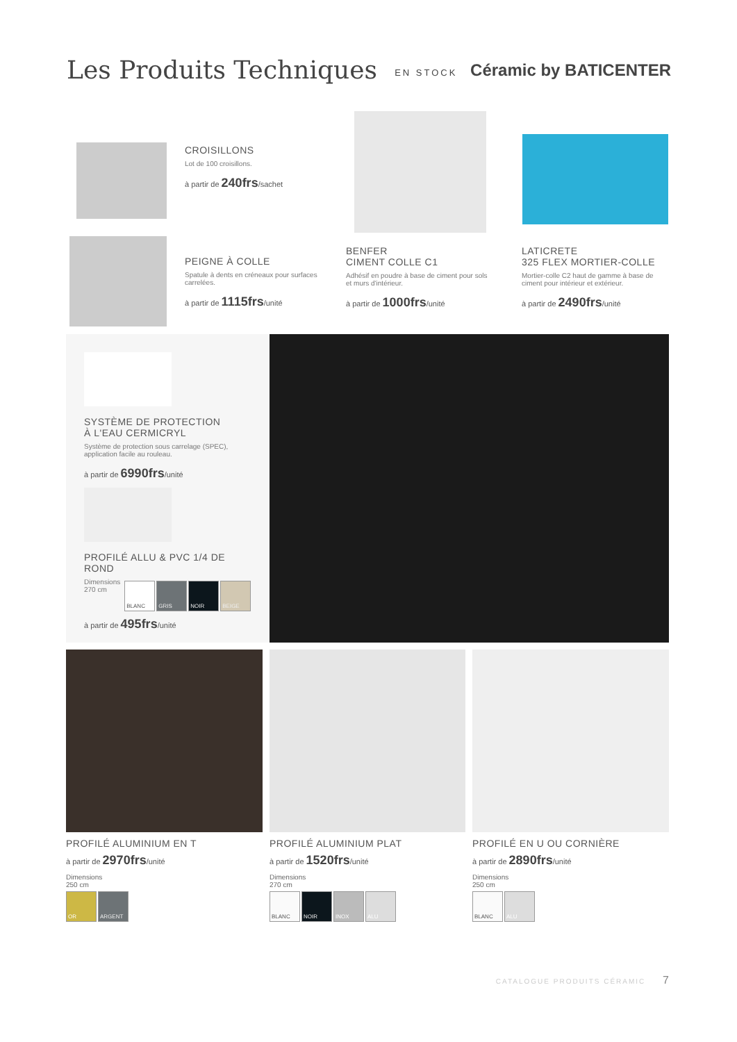Les Produits Techniques
EN STOCK Céramic by BATICENTER
CROISILLONS
Lot de 100 croisillons.
à partir de 240frs/sachet
PEIGNE À COLLE
Spatule à dents en créneaux pour surfaces carrelées.
à partir de 1115frs/unité
BENFER
CIMENT COLLE C1
Adhésif en poudre à base de ciment pour sols et murs d'intérieur.
à partir de 1000frs/unité
LATICRETE
325 FLEX MORTIER-COLLE
Mortier-colle C2 haut de gamme à base de ciment pour intérieur et extérieur.
à partir de 2490frs/unité
SYSTÈME DE PROTECTION
À L'EAU CERMICRYL
Système de protection sous carrelage (SPEC), application facile au rouleau.
à partir de 6990frs/unité
PROFILÉ ALLU & PVC 1/4 DE ROND
Dimensions
270 cm
BLANC GRIS NOIR BEIGE
à partir de 495frs/unité
PROFILÉ ALUMINIUM EN T
à partir de 2970frs/unité
Dimensions
250 cm
OR ARGENT
PROFILÉ ALUMINIUM PLAT
à partir de 1520frs/unité
Dimensions
270 cm
BLANC NOIR INOX ALU
PROFILÉ EN U OU CORNIÈRE
à partir de 2890frs/unité
Dimensions
250 cm
BLANC ALU
CATALOGUE PRODUITS CÉRAMIC 7